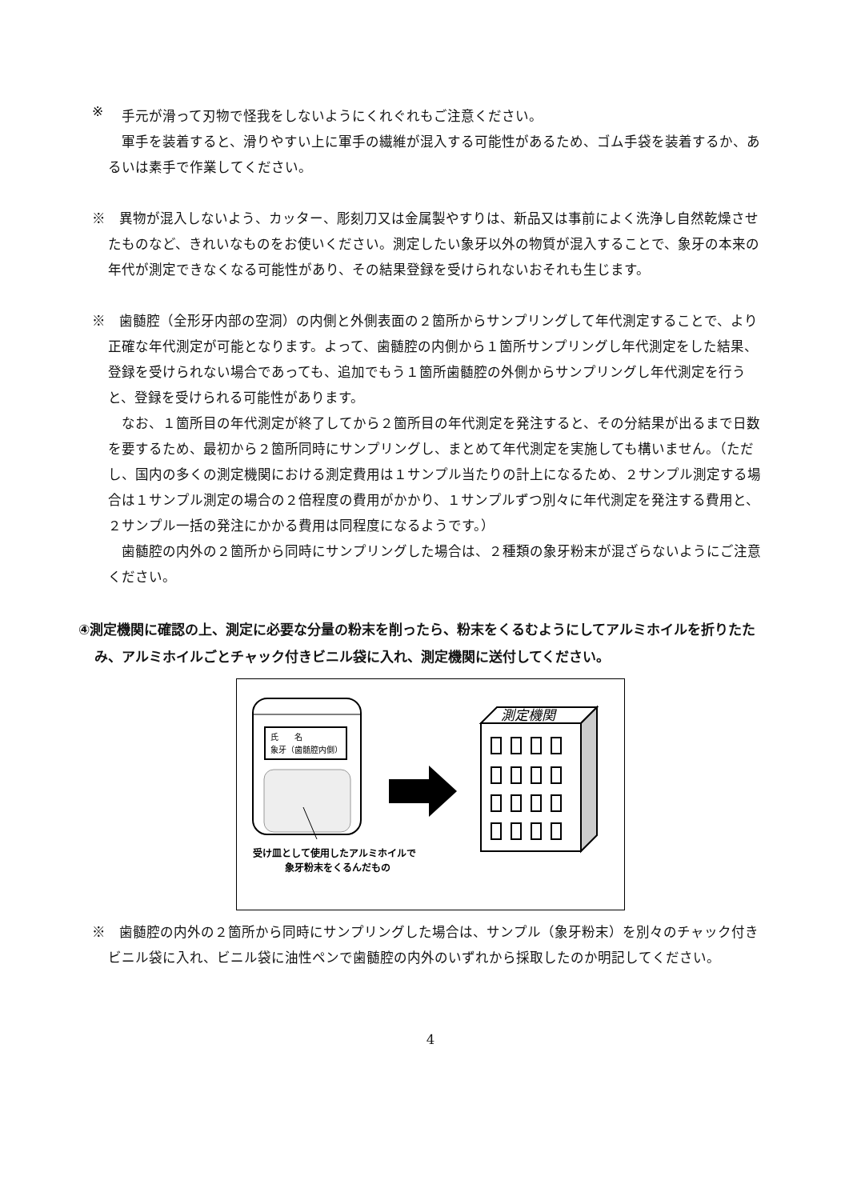※
手元が滑って刃物で怪我をしないようにくれぐれもご注意ください。
軍手を装着すると、滑りやすい上に軍手の繊維が混入する可能性があるため、ゴム手袋を装着するか、あるいは素手で作業してください。
※　異物が混入しないよう、カッター、彫刻刀又は金属製やすりは、新品又は事前によく洗浄し自然乾燥させたものなど、きれいなものをお使いください。測定したい象牙以外の物質が混入することで、象牙の本来の年代が測定できなくなる可能性があり、その結果登録を受けられないおそれも生じます。
※　歯髄腔（全形牙内部の空洞）の内側と外側表面の２箇所からサンプリングして年代測定することで、より正確な年代測定が可能となります。よって、歯髄腔の内側から１箇所サンプリングし年代測定をした結果、登録を受けられない場合であっても、追加でもう１箇所歯髄腔の外側からサンプリングし年代測定を行うと、登録を受けられる可能性があります。
なお、１箇所目の年代測定が終了してから２箇所目の年代測定を発注すると、その分結果が出るまで日数を要するため、最初から２箇所同時にサンプリングし、まとめて年代測定を実施しても構いません。（ただし、国内の多くの測定機関における測定費用は１サンプル当たりの計上になるため、２サンプル測定する場合は１サンプル測定の場合の２倍程度の費用がかかり、１サンプルずつ別々に年代測定を発注する費用と、２サンプル一括の発注にかかる費用は同程度になるようです。）
歯髄腔の内外の２箇所から同時にサンプリングした場合は、２種類の象牙粉末が混ざらないようにご注意ください。
④測定機関に確認の上、測定に必要な分量の粉末を削ったら、粉末をくるむようにしてアルミホイルを折りたたみ、アルミホイルごとチャック付きビニル袋に入れ、測定機関に送付してください。
氏　　名
象牙（歯髄腔内側）
受け皿として使用したアルミホイルで
象牙粉末をくるんだもの
測定機関
※　歯髄腔の内外の２箇所から同時にサンプリングした場合は、サンプル（象牙粉末）を別々のチャック付きビニル袋に入れ、ビニル袋に油性ペンで歯髄腔の内外のいずれから採取したのか明記してください。
4